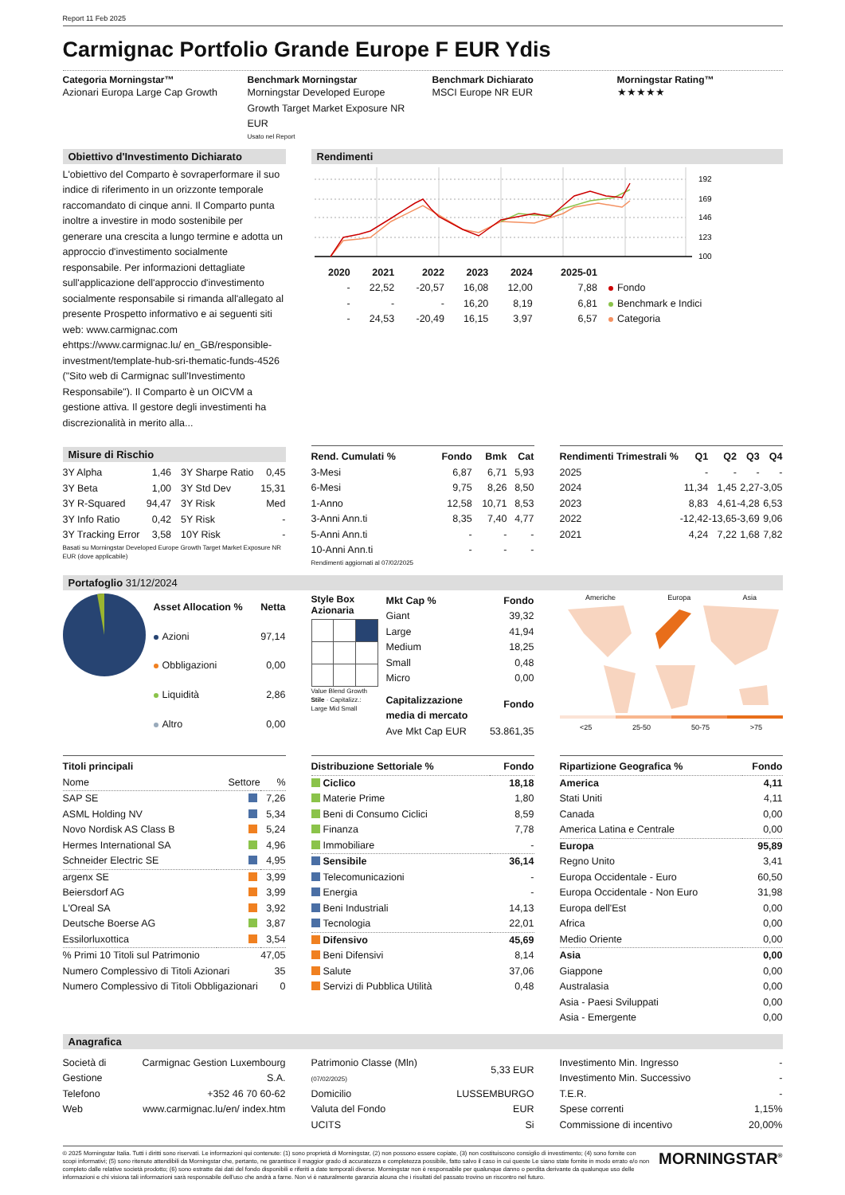Report 11 Feb 2025
Carmignac Portfolio Grande Europe F EUR Ydis
Categoria Morningstar™
Azionari Europa Large Cap Growth
Benchmark Morningstar
Morningstar Developed Europe Growth Target Market Exposure NR EUR
Usato nel Report
Benchmark Dichiarato
MSCI Europe NR EUR
Morningstar Rating™
★★★★★
Obiettivo d'Investimento Dichiarato
L'obiettivo del Comparto è sovraperformare il suo indice di riferimento in un orizzonte temporale raccomandato di cinque anni. Il Comparto punta inoltre a investire in modo sostenibile per generare una crescita a lungo termine e adotta un approccio d'investimento socialmente responsabile. Per informazioni dettagliate sull'applicazione dell'approccio d'investimento socialmente responsabile si rimanda all'allegato al presente Prospetto informativo e ai seguenti siti web: www.carmignac.com ehttps://www.carmignac.lu/ en_GB/responsible-investment/template-hub-sri-thematic-funds-4526 ("Sito web di Carmignac sull'Investimento Responsabile"). Il Comparto è un OICVM a gestione attiva. Il gestore degli investimenti ha discrezionalità in merito alla...
Rendimenti
192
169
146
123
100
| | 2020 | 2021 | 2022 | 2023 | 2024 | 2025-01 | |
| --- | --- | --- | --- | --- | --- | --- | --- |
| | - | 22,52 | -20,57 | 16,08 | 12,00 | 7,88 | Fondo |
| | - | - | - | 16,20 | 8,19 | 6,81 | Benchmark e Indici |
| | - | 24,53 | -20,49 | 16,15 | 3,97 | 6,57 | Categoria |
Misure di Rischio
| 3Y Alpha | 1,46 | 3Y Sharpe Ratio | 0,45 |
| 3Y Beta | 1,00 | 3Y Std Dev | 15,31 |
| 3Y R-Squared | 94,47 | 3Y Risk | Med |
| 3Y Info Ratio | 0,42 | 5Y Risk | - |
| 3Y Tracking Error | 3,58 | 10Y Risk | - |
Basati su Morningstar Developed Europe Growth Target Market Exposure NR EUR (dove applicabile)
| Rend. Cumulati % | Fondo | Bmk | Cat |
| --- | --- | --- | --- |
| 3-Mesi | 6,87 | 6,71 | 5,93 |
| 6-Mesi | 9,75 | 8,26 | 8,50 |
| 1-Anno | 12,58 | 10,71 | 8,53 |
| 3-Anni Ann.ti | 8,35 | 7,40 | 4,77 |
| 5-Anni Ann.ti | - | - | - |
| 10-Anni Ann.ti | - | - | - |
Rendimenti aggiornati al 07/02/2025
| Rendimenti Trimestrali % | Q1 | Q2 | Q3 | Q4 |
| --- | --- | --- | --- | --- |
| 2025 | - | - | - | - |
| 2024 | 11,34 | 1,45 | 2,27 | -3,05 |
| 2023 | 8,83 | 4,61 | -4,28 | 6,53 |
| 2022 | -12,42 | -13,65 | -3,69 | 9,06 |
| 2021 | 4,24 | 7,22 | 1,68 | 7,82 |
Portafoglio 31/12/2024
| Asset Allocation % | Netta |
| --- | --- |
| Azioni | 97,14 |
| Obbligazioni | 0,00 |
| Liquidità | 2,86 |
| Altro | 0,00 |
Style Box
Azionaria
Value Blend Growth
Stile · Capitalizz.: Large Mid Small
| Mkt Cap % | Fondo |
| --- | --- |
| Giant | 39,32 |
| Large | 41,94 |
| Medium | 18,25 |
| Small | 0,48 |
| Micro | 0,00 |
| Capitalizzazione media di mercato | Fondo |
| Ave Mkt Cap EUR | 53.861,35 |
Americhe Europa Asia
<25 25-50 50-75 >75
| Titoli principali | | |
| --- | --- | --- |
| Nome | Settore | % |
| SAP SE | | 7,26 |
| ASML Holding NV | | 5,34 |
| Novo Nordisk AS Class B | | 5,24 |
| Hermes International SA | | 4,96 |
| Schneider Electric SE | | 4,95 |
| argenx SE | | 3,99 |
| Beiersdorf AG | | 3,99 |
| L'Oreal SA | | 3,92 |
| Deutsche Boerse AG | | 3,87 |
| Essilorluxottica | | 3,54 |
| % Primi 10 Titoli sul Patrimonio | | 47,05 |
| Numero Complessivo di Titoli Azionari | | 35 |
| Numero Complessivo di Titoli Obbligazionari | | 0 |
| Distribuzione Settoriale % | Fondo |
| --- | --- |
| Ciclico | 18,18 |
| Materie Prime | 1,80 |
| Beni di Consumo Ciclici | 8,59 |
| Finanza | 7,78 |
| Immobiliare | - |
| Sensibile | 36,14 |
| Telecomunicazioni | - |
| Energia | - |
| Beni Industriali | 14,13 |
| Tecnologia | 22,01 |
| Difensivo | 45,69 |
| Beni Difensivi | 8,14 |
| Salute | 37,06 |
| Servizi di Pubblica Utilità | 0,48 |
| Ripartizione Geografica % | Fondo |
| --- | --- |
| America | 4,11 |
| Stati Uniti | 4,11 |
| Canada | 0,00 |
| America Latina e Centrale | 0,00 |
| Europa | 95,89 |
| Regno Unito | 3,41 |
| Europa Occidentale - Euro | 60,50 |
| Europa Occidentale - Non Euro | 31,98 |
| Europa dell'Est | 0,00 |
| Africa | 0,00 |
| Medio Oriente | 0,00 |
| Asia | 0,00 |
| Giappone | 0,00 |
| Australasia | 0,00 |
| Asia - Paesi Sviluppati | 0,00 |
| Asia - Emergente | 0,00 |
Anagrafica
| Società di Gestione | Carmignac Gestion Luxembourg S.A. |
| Telefono | +352 46 70 60-62 |
| Web | www.carmignac.lu/en/ index.htm |
| Patrimonio Classe (Mln) (07/02/2025) | 5,33 EUR |
| Domicilio | LUSSEMBURGO |
| Valuta del Fondo | EUR |
| UCITS | Si |
| Investimento Min. Ingresso | - |
| Investimento Min. Successivo | - |
| T.E.R. | - |
| Spese correnti | 1,15% |
| Commissione di incentivo | 20,00% |
© 2025 Morningstar Italia. Tutti i diritti sono riservati. Le informazioni qui contenute: (1) sono proprietà di Morningstar, (2) non possono essere copiate, (3) non costituiscono consiglio di investimento; (4) sono fornite con scopi informativi; (5) sono ritenute attendibili da Morningstar che, pertanto, ne garantisce il maggior grado di accuratezza e completezza possibile, fatto salvo il caso in cui queste Le siano state fornite in modo errato e/o non completo dalle relative società prodotto; (6) sono estratte dai dati del fondo disponibili e riferiti a date temporali diverse. Morningstar non è responsabile per qualunque danno o perdita derivante da qualunque uso delle informazioni e chi visiona tali informazioni sarà responsabile dell'uso che andrà a farne. Non vi è naturalmente garanzia alcuna che i risultati del passato trovino un riscontro nel futuro.
MORNINGSTAR<sup>®</sup>